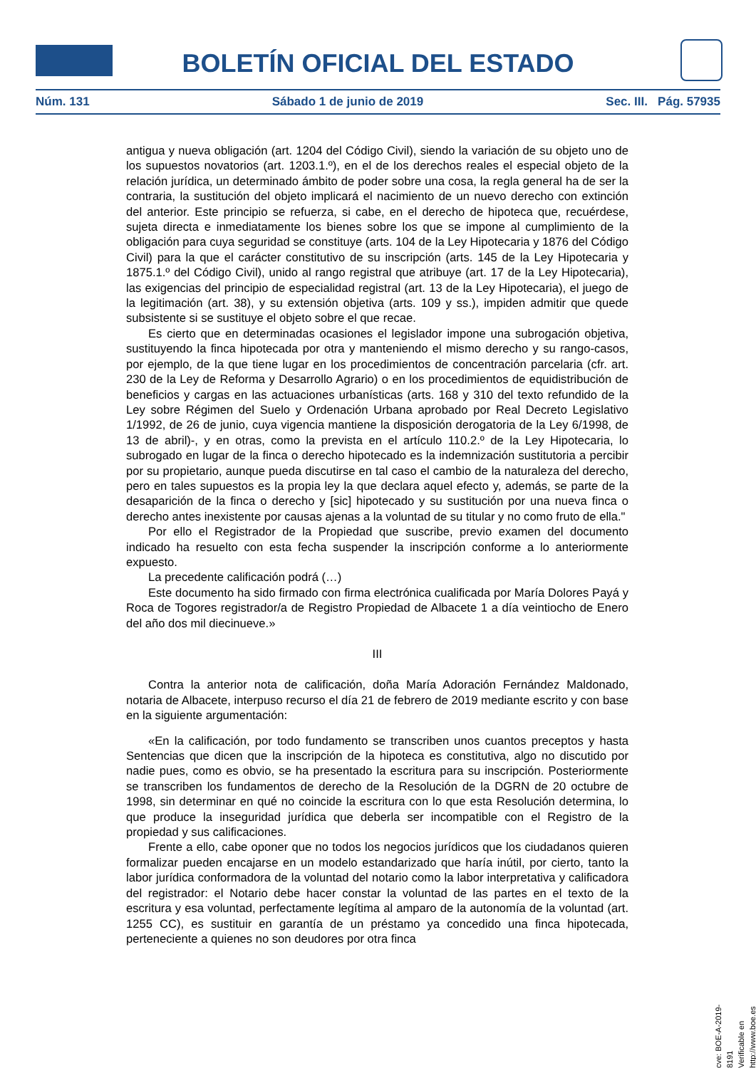BOLETÍN OFICIAL DEL ESTADO
Núm. 131 Sábado 1 de junio de 2019 Sec. III. Pág. 57935
antigua y nueva obligación (art. 1204 del Código Civil), siendo la variación de su objeto uno de los supuestos novatorios (art. 1203.1.º), en el de los derechos reales el especial objeto de la relación jurídica, un determinado ámbito de poder sobre una cosa, la regla general ha de ser la contraria, la sustitución del objeto implicará el nacimiento de un nuevo derecho con extinción del anterior. Este principio se refuerza, si cabe, en el derecho de hipoteca que, recuérdese, sujeta directa e inmediatamente los bienes sobre los que se impone al cumplimiento de la obligación para cuya seguridad se constituye (arts. 104 de la Ley Hipotecaria y 1876 del Código Civil) para la que el carácter constitutivo de su inscripción (arts. 145 de la Ley Hipotecaria y 1875.1.º del Código Civil), unido al rango registral que atribuye (art. 17 de la Ley Hipotecaria), las exigencias del principio de especialidad registral (art. 13 de la Ley Hipotecaria), el juego de la legitimación (art. 38), y su extensión objetiva (arts. 109 y ss.), impiden admitir que quede subsistente si se sustituye el objeto sobre el que recae.
Es cierto que en determinadas ocasiones el legislador impone una subrogación objetiva, sustituyendo la finca hipotecada por otra y manteniendo el mismo derecho y su rango-casos, por ejemplo, de la que tiene lugar en los procedimientos de concentración parcelaria (cfr. art. 230 de la Ley de Reforma y Desarrollo Agrario) o en los procedimientos de equidistribución de beneficios y cargas en las actuaciones urbanísticas (arts. 168 y 310 del texto refundido de la Ley sobre Régimen del Suelo y Ordenación Urbana aprobado por Real Decreto Legislativo 1/1992, de 26 de junio, cuya vigencia mantiene la disposición derogatoria de la Ley 6/1998, de 13 de abril)-, y en otras, como la prevista en el artículo 110.2.º de la Ley Hipotecaria, lo subrogado en lugar de la finca o derecho hipotecado es la indemnización sustitutoria a percibir por su propietario, aunque pueda discutirse en tal caso el cambio de la naturaleza del derecho, pero en tales supuestos es la propia ley la que declara aquel efecto y, además, se parte de la desaparición de la finca o derecho y [sic] hipotecado y su sustitución por una nueva finca o derecho antes inexistente por causas ajenas a la voluntad de su titular y no como fruto de ella."
Por ello el Registrador de la Propiedad que suscribe, previo examen del documento indicado ha resuelto con esta fecha suspender la inscripción conforme a lo anteriormente expuesto.
La precedente calificación podrá (…)
Este documento ha sido firmado con firma electrónica cualificada por María Dolores Payá y Roca de Togores registrador/a de Registro Propiedad de Albacete 1 a día veintiocho de Enero del año dos mil diecinueve.»
III
Contra la anterior nota de calificación, doña María Adoración Fernández Maldonado, notaria de Albacete, interpuso recurso el día 21 de febrero de 2019 mediante escrito y con base en la siguiente argumentación:
«En la calificación, por todo fundamento se transcriben unos cuantos preceptos y hasta Sentencias que dicen que la inscripción de la hipoteca es constitutiva, algo no discutido por nadie pues, como es obvio, se ha presentado la escritura para su inscripción. Posteriormente se transcriben los fundamentos de derecho de la Resolución de la DGRN de 20 octubre de 1998, sin determinar en qué no coincide la escritura con lo que esta Resolución determina, lo que produce la inseguridad jurídica que deberla ser incompatible con el Registro de la propiedad y sus calificaciones.
Frente a ello, cabe oponer que no todos los negocios jurídicos que los ciudadanos quieren formalizar pueden encajarse en un modelo estandarizado que haría inútil, por cierto, tanto la labor jurídica conformadora de la voluntad del notario como la labor interpretativa y calificadora del registrador: el Notario debe hacer constar la voluntad de las partes en el texto de la escritura y esa voluntad, perfectamente legítima al amparo de la autonomía de la voluntad (art. 1255 CC), es sustituir en garantía de un préstamo ya concedido una finca hipotecada, perteneciente a quienes no son deudores por otra finca
cve: BOE-A-2019-8191
Verificable en http://www.boe.es